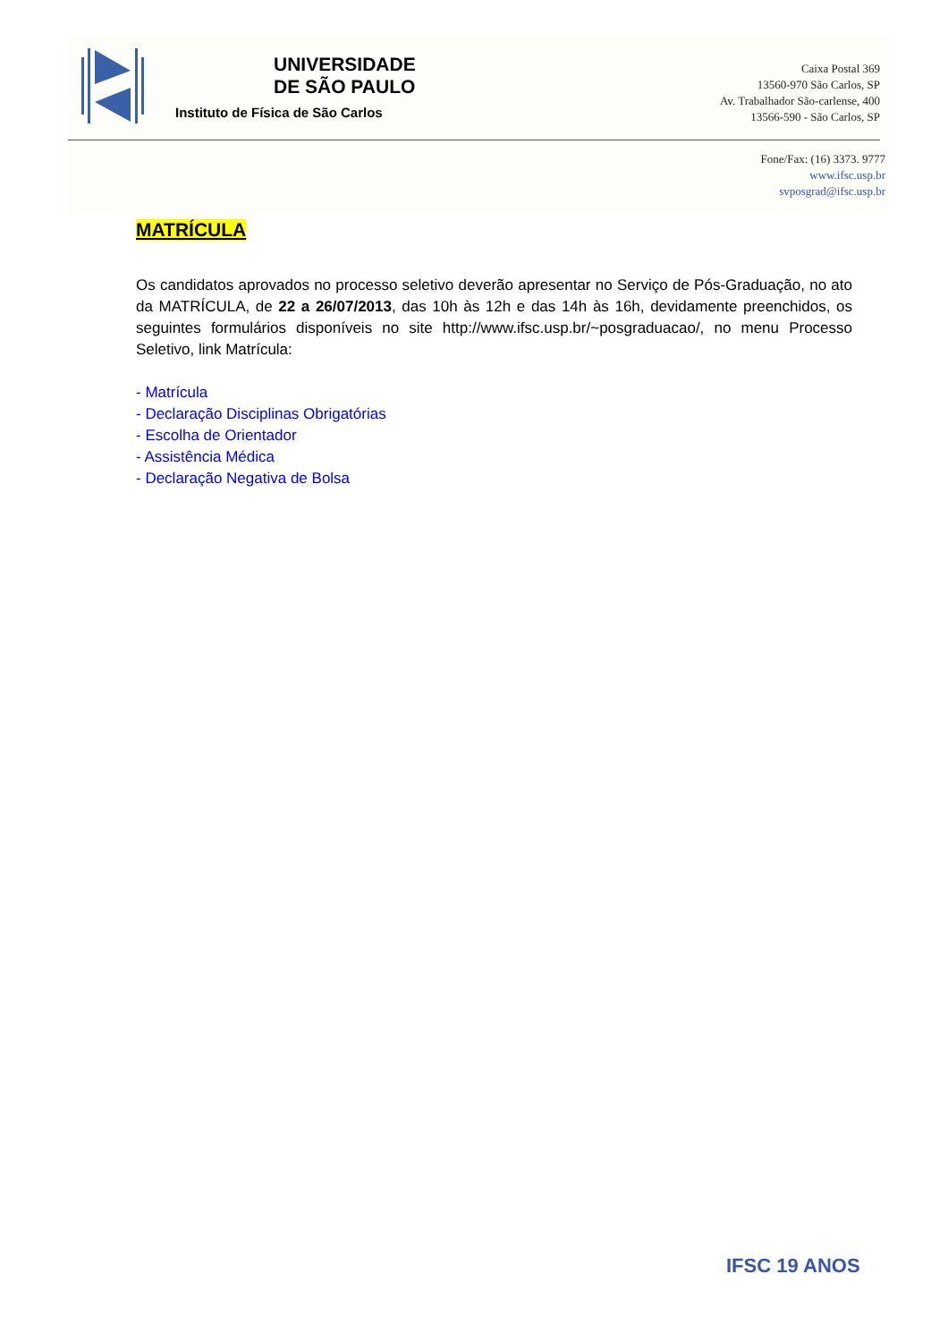UNIVERSIDADE
DE SÃO PAULO
Instituto de Física de São Carlos
Caixa Postal 369
13560-970 São Carlos, SP
Av. Trabalhador São-carlense, 400
13566-590 - São Carlos, SP
Fone/Fax: (16) 3373. 9777
www.ifsc.usp.br
svposgrad@ifsc.usp.br
MATRÍCULA
Os candidatos aprovados no processo seletivo deverão apresentar no Serviço de Pós-Graduação, no ato da MATRÍCULA, de 22 a 26/07/2013, das 10h às 12h e das 14h às 16h, devidamente preenchidos, os seguintes formulários disponíveis no site http://www.ifsc.usp.br/~posgraduacao/, no menu Processo Seletivo, link Matrícula:
- Matrícula
- Declaração Disciplinas Obrigatórias
- Escolha de Orientador
- Assistência Médica
- Declaração Negativa de Bolsa
IFSC 19 ANOS